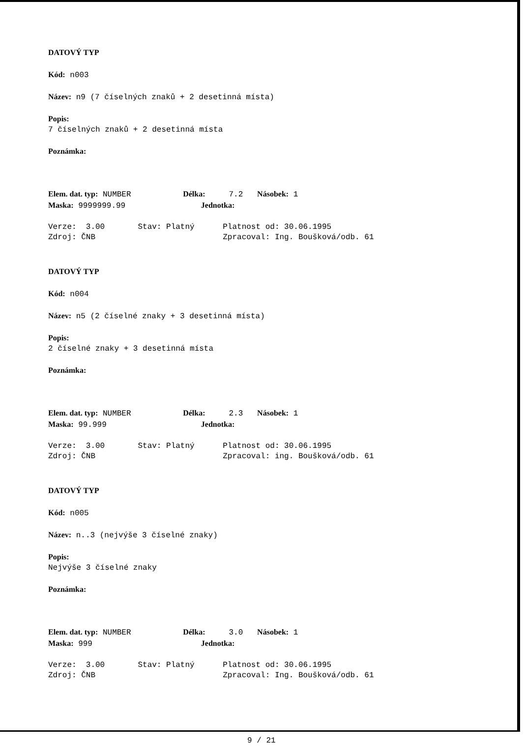DATOVÝ TYP
Kód: n003
Název: n9 (7 číselných znaků + 2 desetinná místa)
Popis:
7 číselných znaků + 2 desetinná místa
Poznámka:
Elem. dat. typ: NUMBER Délka: 7.2 Násobek: 1
Maska: 9999999.99 Jednotka:
Verze: 3.00 Stav: Platný Platnost od: 30.06.1995
Zdroj: ČNB Zpracoval: Ing. Boušková/odb. 61
DATOVÝ TYP
Kód: n004
Název: n5 (2 číselné znaky + 3 desetinná místa)
Popis:
2 číselné znaky + 3 desetinná místa
Poznámka:
Elem. dat. typ: NUMBER Délka: 2.3 Násobek: 1
Maska: 99.999 Jednotka:
Verze: 3.00 Stav: Platný Platnost od: 30.06.1995
Zdroj: ČNB Zpracoval: ing. Boušková/odb. 61
DATOVÝ TYP
Kód: n005
Název: n..3 (nejvýše 3 číselné znaky)
Popis:
Nejvýše 3 číselné znaky
Poznámka:
Elem. dat. typ: NUMBER Délka: 3.0 Násobek: 1
Maska: 999 Jednotka:
Verze: 3.00 Stav: Platný Platnost od: 30.06.1995
Zdroj: ČNB Zpracoval: Ing. Boušková/odb. 61
9 / 21